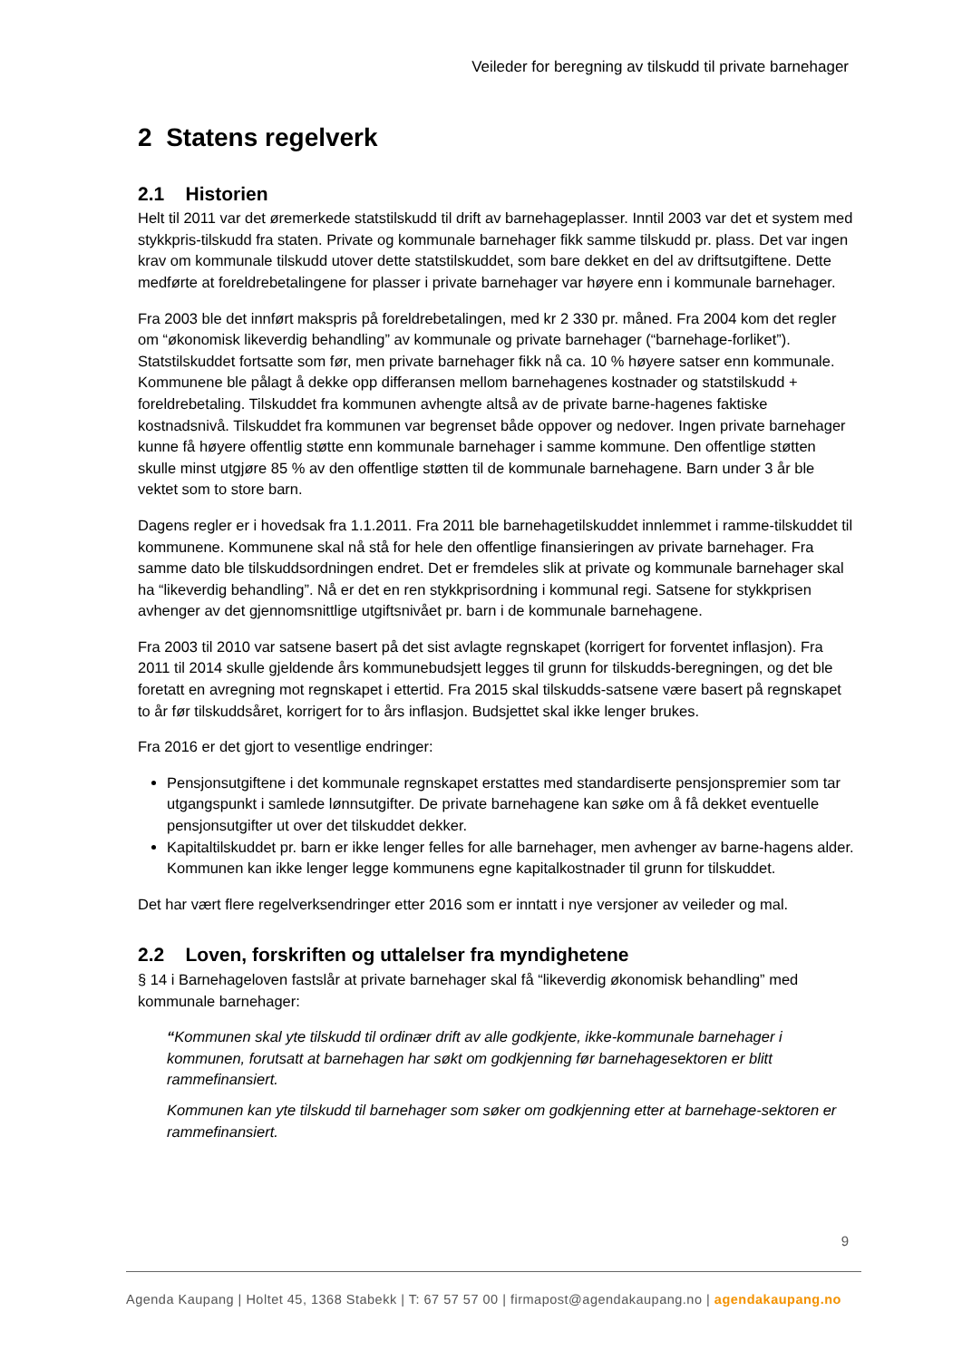Veileder for beregning av tilskudd til private barnehager
2 Statens regelverk
2.1 Historien
Helt til 2011 var det øremerkede statstilskudd til drift av barnehageplasser. Inntil 2003 var det et system med stykkpris-tilskudd fra staten. Private og kommunale barnehager fikk samme tilskudd pr. plass. Det var ingen krav om kommunale tilskudd utover dette statstilskuddet, som bare dekket en del av driftsutgiftene. Dette medførte at foreldrebetalingene for plasser i private barnehager var høyere enn i kommunale barnehager.
Fra 2003 ble det innført makspris på foreldrebetalingen, med kr 2 330 pr. måned. Fra 2004 kom det regler om “økonomisk likeverdig behandling” av kommunale og private barnehager (“barnehage-forliket”). Statstilskuddet fortsatte som før, men private barnehager fikk nå ca. 10 % høyere satser enn kommunale. Kommunene ble pålagt å dekke opp differansen mellom barnehagenes kostnader og statstilskudd + foreldrebetaling. Tilskuddet fra kommunen avhengte altså av de private barne-hagenes faktiske kostnadsnivå. Tilskuddet fra kommunen var begrenset både oppover og nedover. Ingen private barnehager kunne få høyere offentlig støtte enn kommunale barnehager i samme kommune. Den offentlige støtten skulle minst utgjøre 85 % av den offentlige støtten til de kommunale barnehagene. Barn under 3 år ble vektet som to store barn.
Dagens regler er i hovedsak fra 1.1.2011. Fra 2011 ble barnehagetilskuddet innlemmet i ramme-tilskuddet til kommunene. Kommunene skal nå stå for hele den offentlige finansieringen av private barnehager. Fra samme dato ble tilskuddsordningen endret. Det er fremdeles slik at private og kommunale barnehager skal ha “likeverdig behandling”. Nå er det en ren stykkprisordning i kommunal regi. Satsene for stykkprisen avhenger av det gjennomsnittlige utgiftsnivået pr. barn i de kommunale barnehagene.
Fra 2003 til 2010 var satsene basert på det sist avlagte regnskapet (korrigert for forventet inflasjon). Fra 2011 til 2014 skulle gjeldende års kommunebudsjett legges til grunn for tilskudds-beregningen, og det ble foretatt en avregning mot regnskapet i ettertid. Fra 2015 skal tilskudds-satsene være basert på regnskapet to år før tilskuddsåret, korrigert for to års inflasjon. Budsjettet skal ikke lenger brukes.
Fra 2016 er det gjort to vesentlige endringer:
Pensjonsutgiftene i det kommunale regnskapet erstattes med standardiserte pensjonspremier som tar utgangspunkt i samlede lønnsutgifter. De private barnehagene kan søke om å få dekket eventuelle pensjonsutgifter ut over det tilskuddet dekker.
Kapitaltilskuddet pr. barn er ikke lenger felles for alle barnehager, men avhenger av barne-hagens alder. Kommunen kan ikke lenger legge kommunens egne kapitalkostnader til grunn for tilskuddet.
Det har vært flere regelverksendringer etter 2016 som er inntatt i nye versjoner av veileder og mal.
2.2 Loven, forskriften og uttalelser fra myndighetene
§ 14 i Barnehageloven fastslår at private barnehager skal få “likeverdig økonomisk behandling” med kommunale barnehager:
“Kommunen skal yte tilskudd til ordinær drift av alle godkjente, ikke-kommunale barnehager i kommunen, forutsatt at barnehagen har søkt om godkjenning før barnehagesektoren er blitt rammefinansiert.
Kommunen kan yte tilskudd til barnehager som søker om godkjenning etter at barnehage-sektoren er rammefinansiert.
9
Agenda Kaupang | Holtet 45, 1368 Stabekk | T: 67 57 57 00 | firmapost@agendakaupang.no | agendakaupang.no